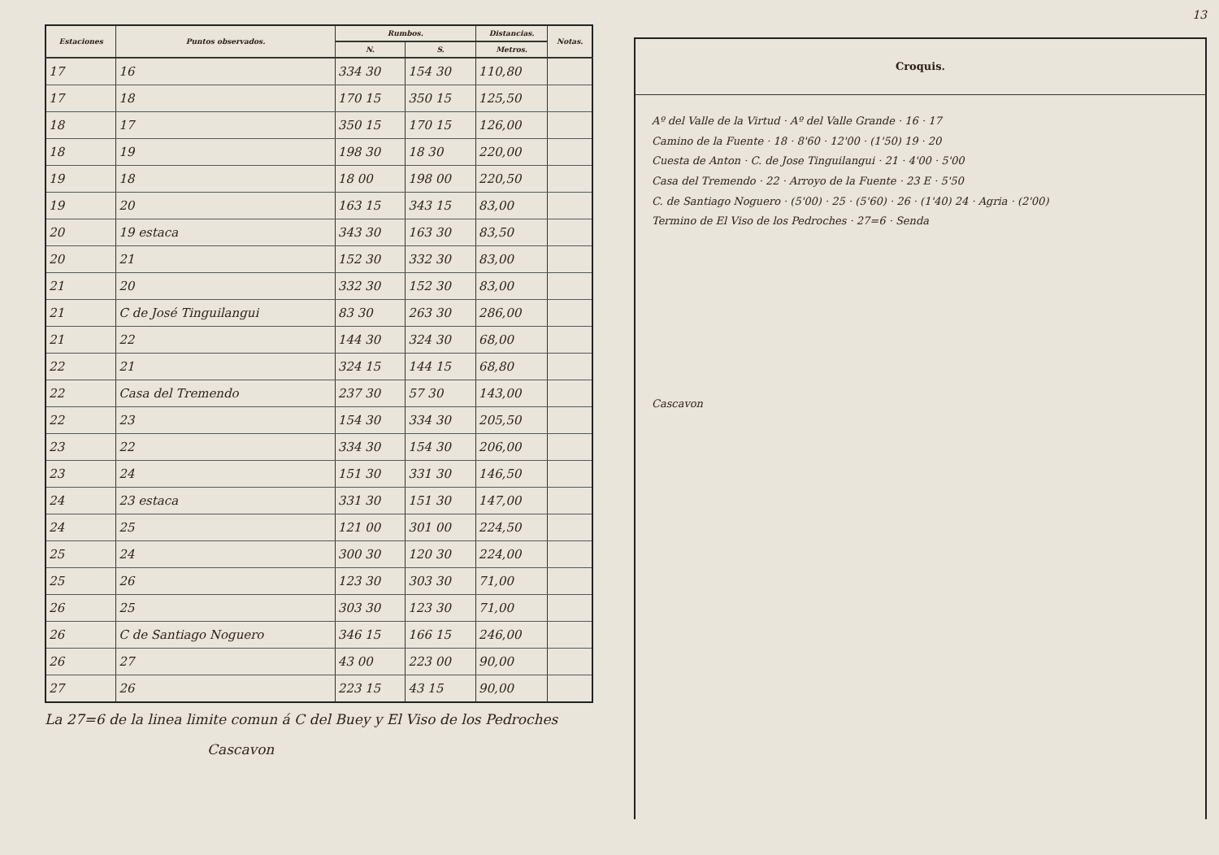| Estaciones | Puntos observados. | Rumbos. | | Distancias. | Notas. |
| --- | --- | --- | --- | --- | --- |
| | | N. | S. | Metros. | |
| 17 | 16 | 334 30 | 154 30 | 110,80 | |
| 17 | 18 | 170 15 | 350 15 | 125,50 | |
| 18 | 17 | 350 15 | 170 15 | 126,00 | |
| 18 | 19 | 198 30 | 18 30 | 220,00 | |
| 19 | 18 | 18 00 | 198 00 | 220,50 | |
| 19 | 20 | 163 15 | 343 15 | 83,00 | |
| 20 | 19 estaca | 343 30 | 163 30 | 83,50 | |
| 20 | 21 | 152 30 | 332 30 | 83,00 | |
| 21 | 20 | 332 30 | 152 30 | 83,00 | |
| 21 | C de José Tinguilangui | 83 30 | 263 30 | 286,00 | |
| 21 | 22 | 144 30 | 324 30 | 68,00 | |
| 22 | 21 | 324 15 | 144 15 | 68,80 | |
| 22 | Casa del Tremendo | 237 30 | 57 30 | 143,00 | |
| 22 | 23 | 154 30 | 334 30 | 205,50 | |
| 23 | 22 | 334 30 | 154 30 | 206,00 | |
| 23 | 24 | 151 30 | 331 30 | 146,50 | |
| 24 | 23 estaca | 331 30 | 151 30 | 147,00 | |
| 24 | 25 | 121 00 | 301 00 | 224,50 | |
| 25 | 24 | 300 30 | 120 30 | 224,00 | |
| 25 | 26 | 123 30 | 303 30 | 71,00 | |
| 26 | 25 | 303 30 | 123 30 | 71,00 | |
| 26 | C de Santiago Noguero | 346 15 | 166 15 | 246,00 | |
| 26 | 27 | 43 00 | 223 00 | 90,00 | |
| 27 | 26 | 223 15 | 43 15 | 90,00 | |
La 27=6 de la linea limite comun á C del Buey y El Viso de los Pedroches
Cascavon
13
Croquis.
Aº del Valle de la Virtud · Aº del Valle Grande · 16 · 17
Camino de la Fuente · 18 · 8'60 · 12'00 · (1'50) 19 · 20
Cuesta de Anton · C. de Jose Tinguilangui · 21 · 4'00 · 5'00
Casa del Tremendo · 22 · Arroyo de la Fuente · 23 E · 5'50
C. de Santiago Noguero · (5'00) · 25 · (5'60) · 26 · (1'40) 24 · Agria · (2'00)
Termino de El Viso de los Pedroches · 27=6 · Senda
Cascavon